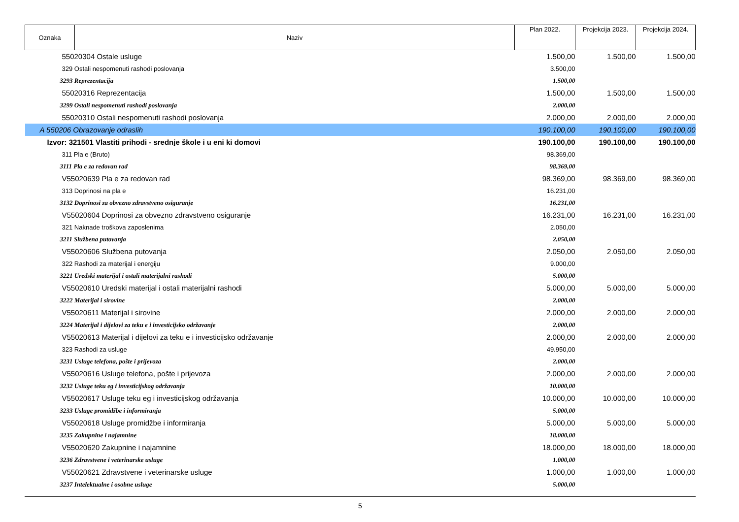| Oznaka | Naziv | Plan 2022. | Projekcija 2023. | Projekcija 2024. |
| --- | --- | --- | --- | --- |
| 55020304 Ostale usluge | | 1.500,00 | 1.500,00 | 1.500,00 |
| 329 Ostali nespomenuti rashodi poslovanja | | 3.500,00 | | |
| 3293 Reprezentacija | | 1.500,00 | | |
| 55020316 Reprezentacija | | 1.500,00 | 1.500,00 | 1.500,00 |
| 3299 Ostali nespomenuti rashodi poslovanja | | 2.000,00 | | |
| 55020310 Ostali nespomenuti rashodi poslovanja | | 2.000,00 | 2.000,00 | 2.000,00 |
| A 550206 Obrazovanje odraslih | | 190.100,00 | 190.100,00 | 190.100,00 |
| Izvor: 321501 Vlastiti prihodi - srednje škole i u eni ki domovi | | 190.100,00 | 190.100,00 | 190.100,00 |
| 311 Pla e (Bruto) | | 98.369,00 | | |
| 3111 Pla e za redovan rad | | 98.369,00 | | |
| V55020639 Pla e za redovan rad | | 98.369,00 | 98.369,00 | 98.369,00 |
| 313 Doprinosi na pla e | | 16.231,00 | | |
| 3132 Doprinosi za obvezno zdravstveno osiguranje | | 16.231,00 | | |
| V55020604 Doprinosi za obvezno zdravstveno osiguranje | | 16.231,00 | 16.231,00 | 16.231,00 |
| 321 Naknade troškova zaposlenima | | 2.050,00 | | |
| 3211 Službena putovanja | | 2.050,00 | | |
| V55020606 Službena putovanja | | 2.050,00 | 2.050,00 | 2.050,00 |
| 322 Rashodi za materijal i energiju | | 9.000,00 | | |
| 3221 Uredski materijal i ostali materijalni rashodi | | 5.000,00 | | |
| V55020610 Uredski materijal i ostali materijalni rashodi | | 5.000,00 | 5.000,00 | 5.000,00 |
| 3222 Materijal i sirovine | | 2.000,00 | | |
| V55020611 Materijal i sirovine | | 2.000,00 | 2.000,00 | 2.000,00 |
| 3224 Materijal i dijelovi za teku e i investicijsko održavanje | | 2.000,00 | | |
| V55020613 Materijal i dijelovi za teku e i investicijsko održavanje | | 2.000,00 | 2.000,00 | 2.000,00 |
| 323 Rashodi za usluge | | 49.950,00 | | |
| 3231 Usluge telefona, pošte i prijevoza | | 2.000,00 | | |
| V55020616 Usluge telefona, pošte i prijevoza | | 2.000,00 | 2.000,00 | 2.000,00 |
| 3232 Usluge teku eg i investicijskog održavanja | | 10.000,00 | | |
| V55020617 Usluge teku eg i investicijskog održavanja | | 10.000,00 | 10.000,00 | 10.000,00 |
| 3233 Usluge promidžbe i informiranja | | 5.000,00 | | |
| V55020618 Usluge promidžbe i informiranja | | 5.000,00 | 5.000,00 | 5.000,00 |
| 3235 Zakupnine i najamnine | | 18.000,00 | | |
| V55020620 Zakupnine i najamnine | | 18.000,00 | 18.000,00 | 18.000,00 |
| 3236 Zdravstvene i veterinarske usluge | | 1.000,00 | | |
| V55020621 Zdravstvene i veterinarske usluge | | 1.000,00 | 1.000,00 | 1.000,00 |
| 3237 Intelektualne i osobne usluge | | 5.000,00 | | |
5